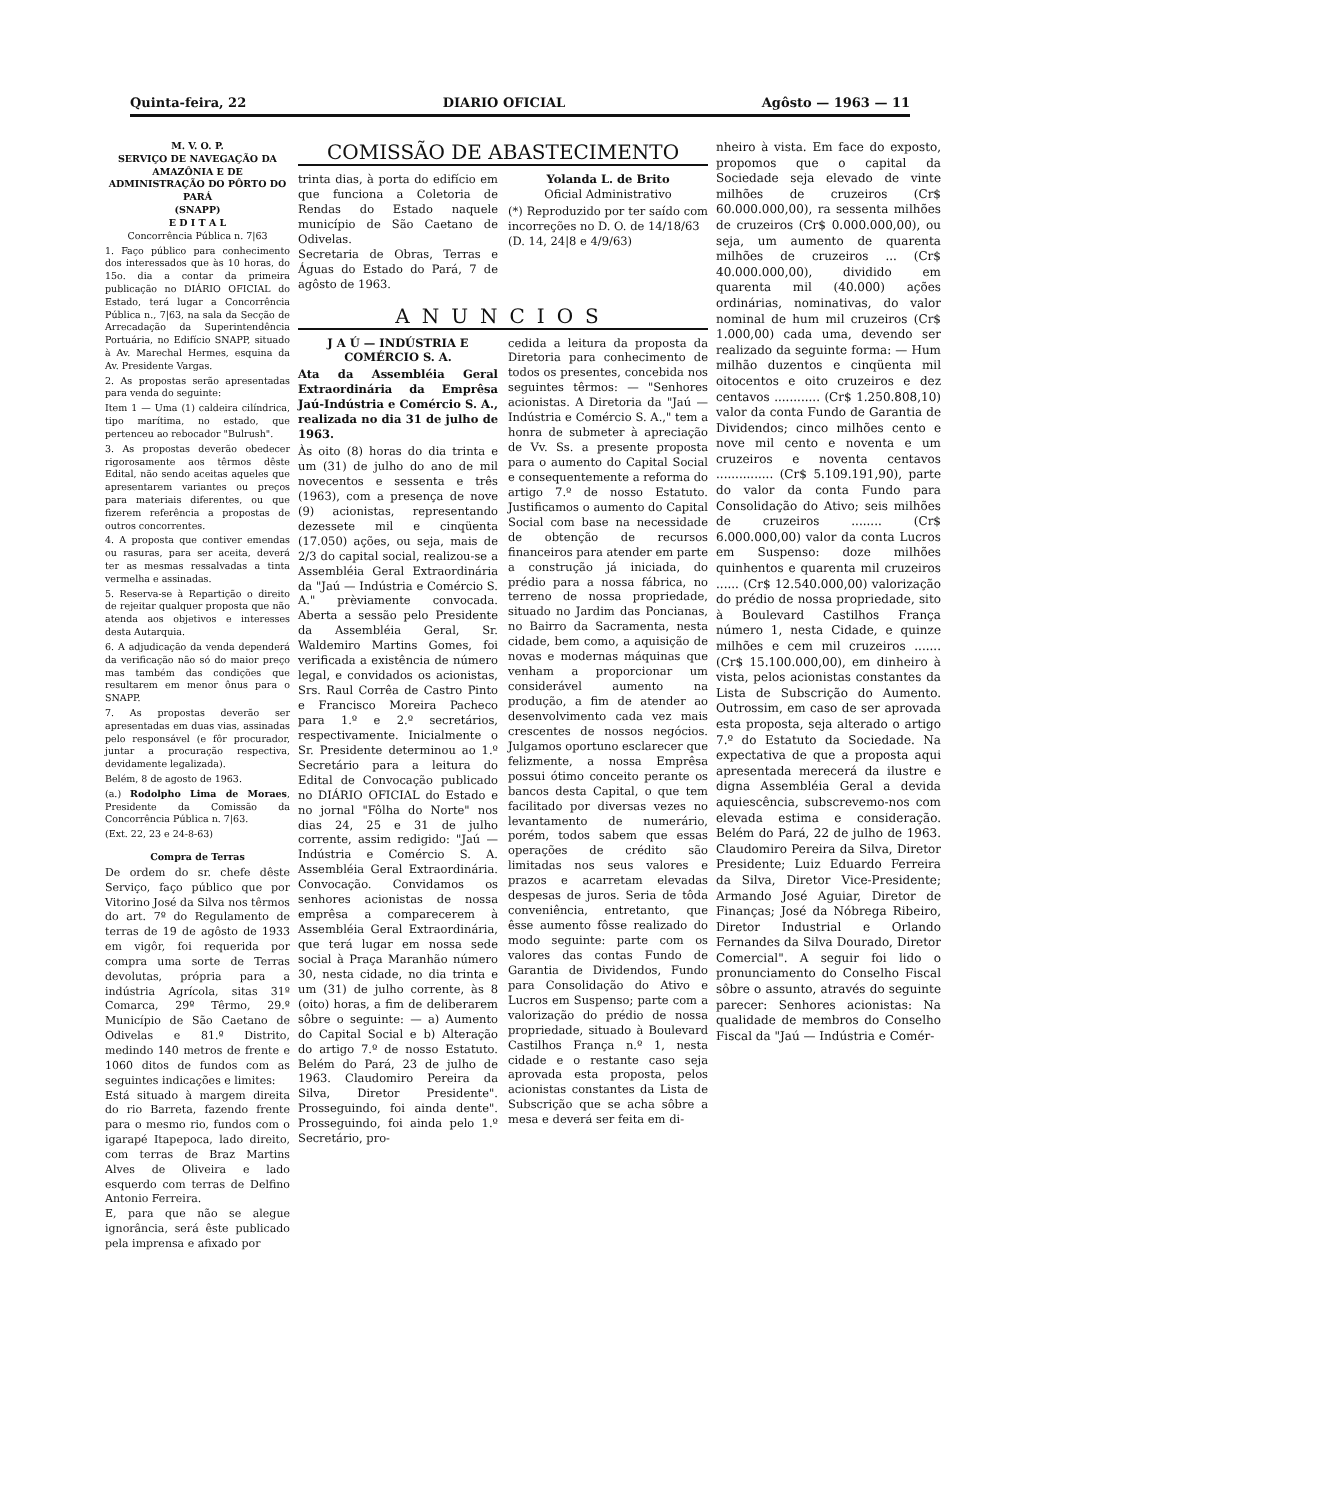Quinta-feira, 22 DIARIO OFICIAL Agôsto — 1963 — 11
M. V. O. P.
SERVIÇO DE NAVEGAÇÃO DA AMAZÔNIA E DE ADMINISTRAÇÃO DO PÔRTO DO PARÁ
(SNAPP)
E D I T A L
Concorrência Pública n. 7|63
1. Faço público para conhecimento dos interessados que às 10 horas, do 15o. dia a contar da primeira publicação no DIÁRIO OFICIAL do Estado, terá lugar a Concorrência Pública n., 7|63, na sala da Secção de Arrecadação da Superintendência Portuária, no Edifício SNAPP, situado à Av. Marechal Hermes, esquina da Av. Presidente Vargas.
2. As propostas serão apresentadas para venda do seguinte:
Item 1 — Uma (1) caldeira cilíndrica, tipo marítima, no estado, que pertenceu ao rebocador "Bulrush".
3. As propostas deverão obedecer rigorosamente aos têrmos dêste Edital, não sendo aceitas aqueles que apresentarem variantes ou preços para materiais diferentes, ou que fizerem referência a propostas de outros concorrentes.
4. A proposta que contiver emendas ou rasuras, para ser aceita, deverá ter as mesmas ressalvadas a tinta vermelha e assinadas.
5. Reserva-se à Repartição o direito de rejeitar qualquer proposta que não atenda aos objetivos e interesses desta Autarquia.
6. A adjudicação da venda dependerá da verificação não só do maior preço mas também das condições que resultarem em menor ônus para o SNAPP.
7. As propostas deverão ser apresentadas em duas vias, assinadas pelo responsável (e fôr procurador, juntar a procuração respectiva, devidamente legalizada).
Belém, 8 de agosto de 1963.
(a.) Rodolpho Lima de Moraes, Presidente da Comissão da Concorrência Pública n. 7|63.
(Ext. 22, 23 e 24-8-63)
Compra de Terras
De ordem do sr. chefe dêste Serviço, faço público que por Vitorino José da Silva nos têrmos do art. 7º do Regulamento de terras de 19 de agôsto de 1933 em vigôr, foi requerida por compra uma sorte de Terras devolutas, própria para a indústria Agrícola, sitas 31º Comarca, 29º Têrmo, 29.º Município de São Caetano de Odivelas e 81.º Distrito, medindo 140 metros de frente e 1060 ditos de fundos com as seguintes indicações e limites:
Está situado à margem direita do rio Barreta, fazendo frente para o mesmo rio, fundos com o igarapé Itapepoca, lado direito, com terras de Braz Martins Alves de Oliveira e lado esquerdo com terras de Delfino Antonio Ferreira.
E, para que não se alegue ignorância, será êste publicado pela imprensa e afixado por
COMISSÃO DE ABASTECIMENTO
trinta dias, à porta do edifício em que funciona a Coletoria de Rendas do Estado naquele município de São Caetano de Odivelas.
Secretaria de Obras, Terras e Águas do Estado do Pará, 7 de agôsto de 1963.
Yolanda L. de Brito
Oficial Administrativo
(*) Reproduzido por ter saído com incorreções no D. O. de 14/18/63
(D. 14, 24|8 e 4/9/63)
ANUNCIOS
J A Ú — INDÚSTRIA E COMÉRCIO S. A.
Ata da Assembléia Geral Extraordinária da Emprêsa Jaú-Indústria e Comércio S. A., realizada no dia 31 de julho de 1963.
Às oito (8) horas do dia trinta e um (31) de julho do ano de mil novecentos e sessenta e três (1963), com a presença de nove (9) acionistas, representando dezessete mil e cinqüenta (17.050) ações, ou seja, mais de 2/3 do capital social, realizou-se a Assembléia Geral Extraordinária da "Jaú — Indústria e Comércio S. A." prèviamente convocada. Aberta a sessão pelo Presidente da Assembléia Geral, Sr. Waldemiro Martins Gomes, foi verificada a existência de número legal, e convidados os acionistas, Srs. Raul Corrêa de Castro Pinto e Francisco Moreira Pacheco para 1.º e 2.º secretários, respectivamente. Inicialmente o Sr. Presidente determinou ao 1.º Secretário para a leitura do Edital de Convocação publicado no DIÁRIO OFICIAL do Estado e no jornal "Fôlha do Norte" nos dias 24, 25 e 31 de julho corrente, assim redigido: "Jaú — Indústria e Comércio S. A. Assembléia Geral Extraordinária. Convocação. Convidamos os senhores acionistas de nossa emprêsa a comparecerem à Assembléia Geral Extraordinária, que terá lugar em nossa sede social à Praça Maranhão número 30, nesta cidade, no dia trinta e um (31) de julho corrente, às 8 (oito) horas, a fim de deliberarem sôbre o seguinte: — a) Aumento do Capital Social e b) Alteração do artigo 7.º de nosso Estatuto. Belém do Pará, 23 de julho de 1963. Claudomiro Pereira da Silva, Diretor Presidente". Prosseguindo, foi ainda dente". Prosseguindo, foi ainda pelo 1.º Secretário, pro-
cedida a leitura da proposta da Diretoria para conhecimento de todos os presentes, concebida nos seguintes têrmos: — "Senhores acionistas. A Diretoria da "Jaú — Indústria e Comércio S. A.," tem a honra de submeter à apreciação de Vv. Ss. a presente proposta para o aumento do Capital Social e consequentemente a reforma do artigo 7.º de nosso Estatuto. Justificamos o aumento do Capital Social com base na necessidade de obtenção de recursos financeiros para atender em parte a construção já iniciada, do prédio para a nossa fábrica, no terreno de nossa propriedade, situado no Jardim das Poncianas, no Bairro da Sacramenta, nesta cidade, bem como, a aquisição de novas e modernas máquinas que venham a proporcionar um considerável aumento na produção, a fim de atender ao desenvolvimento cada vez mais crescentes de nossos negócios. Julgamos oportuno esclarecer que felizmente, a nossa Emprêsa possui ótimo conceito perante os bancos desta Capital, o que tem facilitado por diversas vezes no levantamento de numerário, porém, todos sabem que essas operações de crédito são limitadas nos seus valores e prazos e acarretam elevadas despesas de juros. Seria de tôda conveniência, entretanto, que êsse aumento fôsse realizado do modo seguinte: parte com os valores das contas Fundo de Garantia de Dividendos, Fundo para Consolidação do Ativo e Lucros em Suspenso; parte com a valorização do prédio de nossa propriedade, situado à Boulevard Castilhos França n.º 1, nesta cidade e o restante caso seja aprovada esta proposta, pelos acionistas constantes da Lista de Subscrição que se acha sôbre a mesa e deverá ser feita em di-
nheiro à vista. Em face do exposto, propomos que o capital da Sociedade seja elevado de vinte milhões de cruzeiros (Cr$ 60.000.000,00), ra sessenta milhões de cruzeiros (Cr$ 0.000.000,00), ou seja, um aumento de quarenta milhões de cruzeiros ... (Cr$ 40.000.000,00), dividido em quarenta mil (40.000) ações ordinárias, nominativas, do valor nominal de hum mil cruzeiros (Cr$ 1.000,00) cada uma, devendo ser realizado da seguinte forma: — Hum milhão duzentos e cinqüenta mil oitocentos e oito cruzeiros e dez centavos ............ (Cr$ 1.250.808,10) valor da conta Fundo de Garantia de Dividendos; cinco milhões cento e nove mil cento e noventa e um cruzeiros e noventa centavos ............... (Cr$ 5.109.191,90), parte do valor da conta Fundo para Consolidação do Ativo; seis milhões de cruzeiros ........ (Cr$ 6.000.000,00) valor da conta Lucros em Suspenso: doze milhões quinhentos e quarenta mil cruzeiros ...... (Cr$ 12.540.000,00) valorização do prédio de nossa propriedade, sito à Boulevard Castilhos França número 1, nesta Cidade, e quinze milhões e cem mil cruzeiros ....... (Cr$ 15.100.000,00), em dinheiro à vista, pelos acionistas constantes da Lista de Subscrição do Aumento. Outrossim, em caso de ser aprovada esta proposta, seja alterado o artigo 7.º do Estatuto da Sociedade. Na expectativa de que a proposta aqui apresentada merecerá da ilustre e digna Assembléia Geral a devida aquiescência, subscrevemo-nos com elevada estima e consideração. Belém do Pará, 22 de julho de 1963. Claudomiro Pereira da Silva, Diretor Presidente; Luiz Eduardo Ferreira da Silva, Diretor Vice-Presidente; Armando José Aguiar, Diretor de Finanças; José da Nóbrega Ribeiro, Diretor Industrial e Orlando Fernandes da Silva Dourado, Diretor Comercial". A seguir foi lido o pronunciamento do Conselho Fiscal sôbre o assunto, através do seguinte parecer: Senhores acionistas: Na qualidade de membros do Conselho Fiscal da "Jaú — Indústria e Comér-